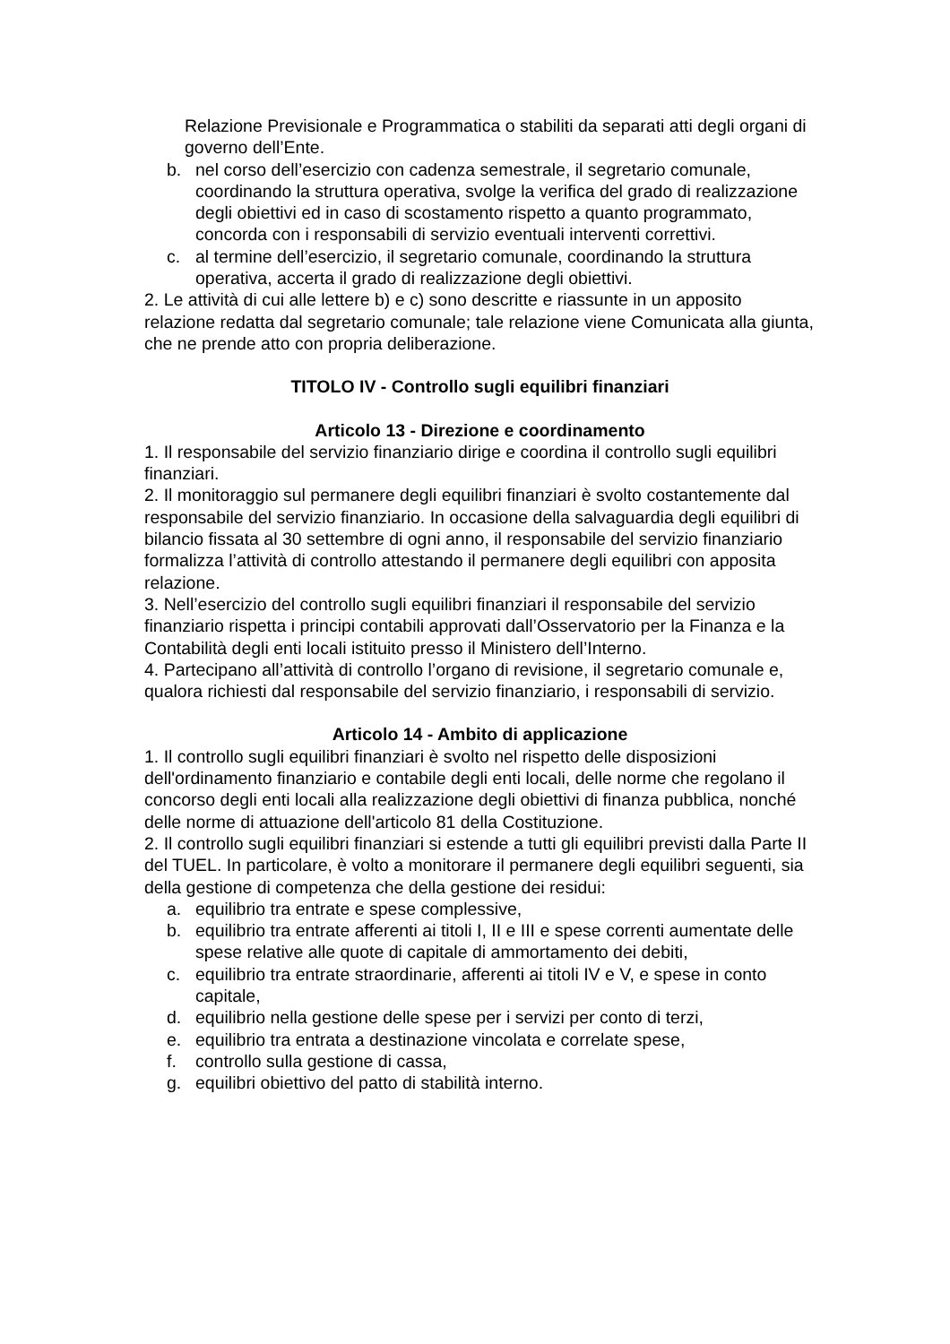Relazione Previsionale e Programmatica o stabiliti da separati atti degli organi di governo dell’Ente.
b. nel corso dell’esercizio con cadenza semestrale, il segretario comunale, coordinando la struttura operativa, svolge la verifica del grado di realizzazione degli obiettivi ed in caso di scostamento rispetto a quanto programmato, concorda con i responsabili di servizio eventuali interventi correttivi.
c. al termine dell’esercizio, il segretario comunale, coordinando la struttura operativa, accerta il grado di realizzazione degli obiettivi.
2. Le attività di cui alle lettere b) e c) sono descritte e riassunte in un apposito relazione redatta dal segretario comunale; tale relazione viene Comunicata alla giunta, che ne prende atto con propria deliberazione.
TITOLO IV - Controllo sugli equilibri finanziari
Articolo 13 - Direzione e coordinamento
1. Il responsabile del servizio finanziario dirige e coordina il controllo sugli equilibri finanziari.
2. Il monitoraggio sul permanere degli equilibri finanziari è svolto costantemente dal responsabile del servizio finanziario. In occasione della salvaguardia degli equilibri di bilancio fissata al 30 settembre di ogni anno, il responsabile del servizio finanziario formalizza l’attività di controllo attestando il permanere degli equilibri con apposita relazione.
3. Nell’esercizio del controllo sugli equilibri finanziari il responsabile del servizio finanziario rispetta i principi contabili approvati dall’Osservatorio per la Finanza e la Contabilità degli enti locali istituito presso il Ministero dell’Interno.
4. Partecipano all’attività di controllo l’organo di revisione, il segretario comunale e, qualora richiesti dal responsabile del servizio finanziario, i responsabili di servizio.
Articolo 14 - Ambito di applicazione
1. Il controllo sugli equilibri finanziari è svolto nel rispetto delle disposizioni dell'ordinamento finanziario e contabile degli enti locali, delle norme che regolano il concorso degli enti locali alla realizzazione degli obiettivi di finanza pubblica, nonché delle norme di attuazione dell'articolo 81 della Costituzione.
2. Il controllo sugli equilibri finanziari si estende a tutti gli equilibri previsti dalla Parte II del TUEL. In particolare, è volto a monitorare il permanere degli equilibri seguenti, sia della gestione di competenza che della gestione dei residui:
a. equilibrio tra entrate e spese complessive,
b. equilibrio tra entrate afferenti ai titoli I, II e III e spese correnti aumentate delle spese relative alle quote di capitale di ammortamento dei debiti,
c. equilibrio tra entrate straordinarie, afferenti ai titoli IV e V, e spese in conto capitale,
d. equilibrio nella gestione delle spese per i servizi per conto di terzi,
e. equilibrio tra entrata a destinazione vincolata e correlate spese,
f. controllo sulla gestione di cassa,
g. equilibri obiettivo del patto di stabilità interno.